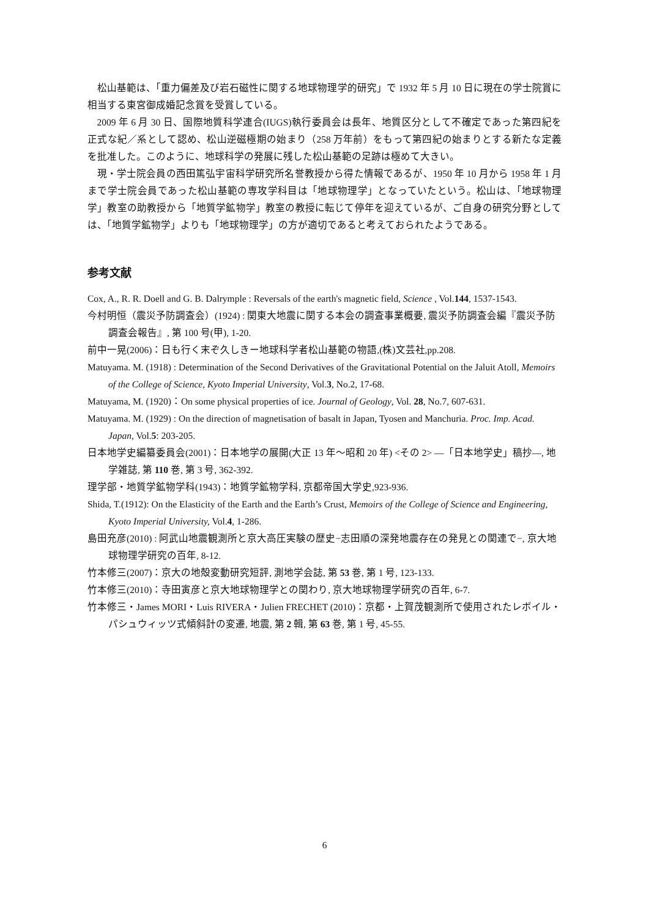松山基範は、「重力偏差及び岩石磁性に関する地球物理学的研究」で 1932 年 5 月 10 日に現在の学士院賞に相当する東宮御成婚記念賞を受賞している。
2009 年 6 月 30 日、国際地質科学連合(IUGS)執行委員会は長年、地質区分として不確定であった第四紀を正式な紀／系として認め、松山逆磁極期の始まり（258 万年前）をもって第四紀の始まりとする新たな定義を批准した。このように、地球科学の発展に残した松山基範の足跡は極めて大きい。
現・学士院会員の西田篤弘宇宙科学研究所名誉教授から得た情報であるが、1950 年 10 月から 1958 年 1 月まで学士院会員であった松山基範の専攻学科目は「地球物理学」となっていたという。松山は、「地球物理学」教室の助教授から「地質学鉱物学」教室の教授に転じて停年を迎えているが、ご自身の研究分野としては、「地質学鉱物学」よりも「地球物理学」の方が適切であると考えておられたようである。
参考文献
Cox, A., R. R. Doell and G. B. Dalrymple : Reversals of the earth's magnetic field, Science , Vol.144, 1537-1543.
今村明恒（震災予防調査会）(1924) : 関東大地震に関する本会の調査事業概要, 震災予防調査会編『震災予防調査会報告』, 第 100 号(甲), 1-20.
前中一晃(2006)：日も行く末ぞ久しきー地球科学者松山基範の物語,(株)文芸社,pp.208.
Matuyama. M. (1918) : Determination of the Second Derivatives of the Gravitational Potential on the Jaluit Atoll, Memoirs of the College of Science, Kyoto Imperial University, Vol.3, No.2, 17-68.
Matuyama, M. (1920)：On some physical properties of ice. Journal of Geology, Vol. 28, No.7, 607-631.
Matuyama. M. (1929) : On the direction of magnetisation of basalt in Japan, Tyosen and Manchuria. Proc. Imp. Acad. Japan, Vol.5: 203-205.
日本地学史編纂委員会(2001)：日本地学の展開(大正 13 年～昭和 20 年) <その 2> ―「日本地学史」稿抄―, 地学雑誌, 第 110 巻, 第 3 号, 362-392.
理学部・地質学鉱物学科(1943)：地質学鉱物学科, 京都帝国大学史,923-936.
Shida, T.(1912): On the Elasticity of the Earth and the Earth’s Crust, Memoirs of the College of Science and Engineering, Kyoto Imperial University, Vol.4, 1-286.
島田充彦(2010) : 阿武山地震観測所と京大高圧実験の歴史−志田順の深発地震存在の発見との関連で−, 京大地球物理学研究の百年, 8-12.
竹本修三(2007)：京大の地殻変動研究短評, 測地学会誌, 第 53 巻, 第 1 号, 123-133.
竹本修三(2010)：寺田寅彦と京大地球物理学との関わり, 京大地球物理学研究の百年, 6-7.
竹本修三・James MORI・Luis RIVERA・Julien FRECHET (2010)：京都・上賀茂観測所で使用されたレボイル・パシュウィッツ式傾斜計の変遷, 地震, 第 2 輯, 第 63 巻, 第 1 号, 45-55.
6